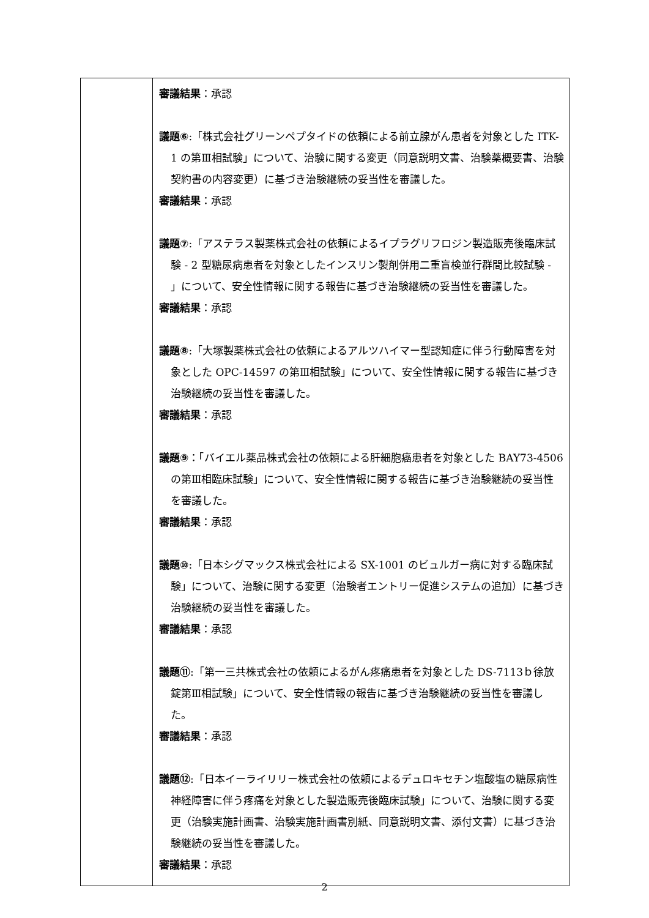| | 審議結果 ：承認 議題⑥ :「株式会社グリーンペプタイドの依頼による前立腺がん患者を対象とした ITK-1 の第Ⅲ相試験」について、治験に関する変更（同意説明文書、治験薬概要書、治験契約書の内容変更）に基づき治験継続の妥当性を審議した。 審議結果 ：承認 議題⑦ :「アステラス製薬株式会社の依頼によるイプラグリフロジン製造販売後臨床試験 - 2 型糖尿病患者を対象としたインスリン製剤併用二重盲検並行群間比較試験 - 」について、安全性情報に関する報告に基づき治験継続の妥当性を審議した。 審議結果 ：承認 議題⑧ :「大塚製薬株式会社の依頼によるアルツハイマー型認知症に伴う行動障害を対象とした OPC-14597 の第Ⅲ相試験」について、安全性情報に関する報告に基づき治験継続の妥当性を審議した。 審議結果 ：承認 議題⑨ ：「バイエル薬品株式会社の依頼による肝細胞癌患者を対象とした BAY73-4506 の第Ⅲ相臨床試験」について、安全性情報に関する報告に基づき治験継続の妥当性を審議した。 審議結果 ：承認 議題⑩ :「日本シグマックス株式会社による SX-1001 のビュルガー病に対する臨床試験」について、治験に関する変更（治験者エントリー促進システムの追加）に基づき治験継続の妥当性を審議した。 審議結果 ：承認 議題⑪ :「第一三共株式会社の依頼によるがん疼痛患者を対象とした DS-7113ｂ徐放錠第Ⅲ相試験」について、安全性情報の報告に基づき治験継続の妥当性を審議した。 審議結果 ：承認 議題⑫ :「日本イーライリリー株式会社の依頼によるデュロキセチン塩酸塩の糖尿病性神経障害に伴う疼痛を対象とした製造販売後臨床試験」について、治験に関する変更（治験実施計画書、治験実施計画書別紙、同意説明文書、添付文書）に基づき治験継続の妥当性を審議した。 審議結果 ：承認 |
2